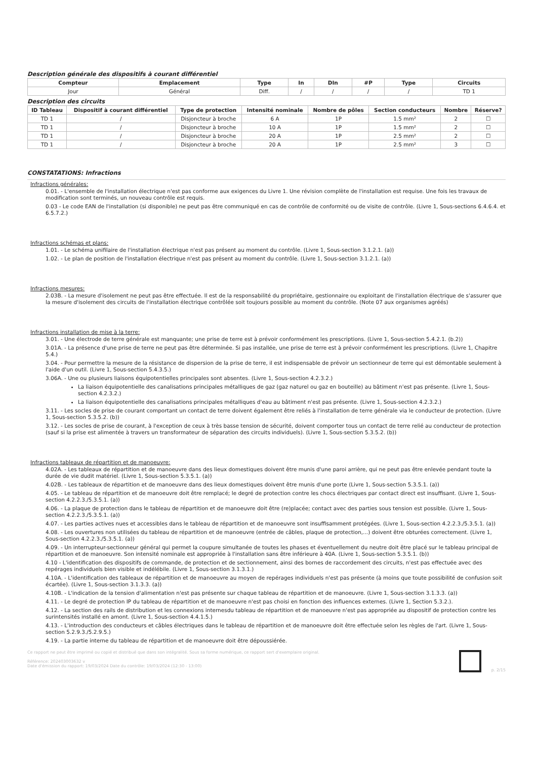Description générale des dispositifs à courant différentiel
| Compteur | Emplacement | Type | In | DIn | #P | Type | Circuits |
| --- | --- | --- | --- | --- | --- | --- | --- |
| Jour | Général | Diff. | / | / | / | / | TD 1 |
Description des circuits
| ID Tableau | Dispositif à courant différentiel | Type de protection | Intensité nominale | Nombre de pôles | Section conducteurs | Nombre | Réserve? |
| --- | --- | --- | --- | --- | --- | --- | --- |
| TD 1 | / | Disjoncteur à broche | 6 A | 1P | 1.5 mm² | 2 | ☐ |
| TD 1 | / | Disjoncteur à broche | 10 A | 1P | 1.5 mm² | 2 | ☐ |
| TD 1 | / | Disjoncteur à broche | 20 A | 1P | 2.5 mm² | 2 | ☐ |
| TD 1 | / | Disjoncteur à broche | 20 A | 1P | 2.5 mm² | 3 | ☐ |
CONSTATATIONS: Infractions
Infractions générales:
0.01. - L'ensemble de l'installation électrique n'est pas conforme aux exigences du Livre 1. Une révision complète de l'installation est requise. Une fois les travaux de modification sont terminés, un nouveau contrôle est requis.
0.03 - Le code EAN de l'installation (si disponible) ne peut pas être communiqué en cas de contrôle de conformité ou de visite de contrôle. (Livre 1, Sous-sections 6.4.6.4. et 6.5.7.2.)
Infractions schémas et plans:
1.01. - Le schéma unifilaire de l'installation électrique n'est pas présent au moment du contrôle. (Livre 1, Sous-section 3.1.2.1. (a))
1.02. - Le plan de position de l'installation électrique n'est pas présent au moment du contrôle. (Livre 1, Sous-section 3.1.2.1. (a))
Infractions mesures:
2.03B. - La mesure d'isolement ne peut pas être effectuée. Il est de la responsabilité du propriétaire, gestionnaire ou exploitant de l'installation électrique de s'assurer que la mesure d'isolement des circuits de l'installation électrique contrôlée soit toujours possible au moment du contrôle. (Note 07 aux organismes agréés)
Infractions installation de mise à la terre:
3.01. - Une électrode de terre générale est manquante; une prise de terre est à prévoir conformément les prescriptions. (Livre 1, Sous-section 5.4.2.1. (b.2))
3.01A. - La présence d'une prise de terre ne peut pas être déterminée. Si pas installée, une prise de terre est à prévoir conformément les prescriptions. (Livre 1, Chapitre 5.4.)
3.04. - Pour permettre la mesure de la résistance de dispersion de la prise de terre, il est indispensable de prévoir un sectionneur de terre qui est démontable seulement à l'aide d'un outil. (Livre 1, Sous-section 5.4.3.5.)
3.06A. - Une ou plusieurs liaisons équipotentielles principales sont absentes. (Livre 1, Sous-section 4.2.3.2.)
La liaison équipotentielle des canalisations principales métalliques de gaz (gaz naturel ou gaz en bouteille) au bâtiment n'est pas présente. (Livre 1, Sous-section 4.2.3.2.)
La liaison équipotentielle des canalisations principales métalliques d'eau au bâtiment n'est pas présente. (Livre 1, Sous-section 4.2.3.2.)
3.11. - Les socles de prise de courant comportant un contact de terre doivent également être reliés à l'installation de terre générale via le conducteur de protection. (Livre 1, Sous-section 5.3.5.2. (b))
3.12. - Les socles de prise de courant, à l'exception de ceux à très basse tension de sécurité, doivent comporter tous un contact de terre relié au conducteur de protection (sauf si la prise est alimentée à travers un transformateur de séparation des circuits individuels). (Livre 1, Sous-section 5.3.5.2. (b))
Infractions tableaux de répartition et de manoeuvre:
4.02A. - Les tableaux de répartition et de manoeuvre dans des lieux domestiques doivent être munis d'une paroi arrière, qui ne peut pas être enlevée pendant toute la durée de vie dudit matériel. (Livre 1, Sous-section 5.3.5.1. (a))
4.02B. - Les tableaux de répartition et de manoeuvre dans des lieux domestiques doivent être munis d'une porte (Livre 1, Sous-section 5.3.5.1. (a))
4.05. - Le tableau de répartition et de manoeuvre doit être remplacé; le degré de protection contre les chocs électriques par contact direct est insuffisant. (Livre 1, Sous-section 4.2.2.3./5.3.5.1. (a))
4.06. - La plaque de protection dans le tableau de répartition et de manoeuvre doit être (re)placée; contact avec des parties sous tension est possible. (Livre 1, Sous-section 4.2.2.3./5.3.5.1. (a))
4.07. - Les parties actives nues et accessibles dans le tableau de répartition et de manoeuvre sont insuffisamment protégées. (Livre 1, Sous-section 4.2.2.3./5.3.5.1. (a))
4.08. - Les ouvertures non utilisées du tableau de répartition et de manoeuvre (entrée de câbles, plaque de protection,...) doivent être obturées correctement. (Livre 1, Sous-section 4.2.2.3./5.3.5.1. (a))
4.09. - Un interrupteur-sectionneur général qui permet la coupure simultanée de toutes les phases et éventuellement du neutre doit être placé sur le tableau principal de répartition et de manoeuvre. Son intensité nominale est appropriée à l'installation sans être inférieure à 40A. (Livre 1, Sous-section 5.3.5.1. (b))
4.10 - L'identification des dispositifs de commande, de protection et de sectionnement, ainsi des bornes de raccordement des circuits, n'est pas effectuée avec des repérages individuels bien visible et indélébile. (Livre 1, Sous-section 3.1.3.1.)
4.10A. - L'identification des tableaux de répartition et de manoeuvre au moyen de repérages individuels n'est pas présente (à moins que toute possibilité de confusion soit écartée). (Livre 1, Sous-section 3.1.3.3. (a))
4.10B. - L'indication de la tension d'alimentation n'est pas présente sur chaque tableau de répartition et de manoeuvre. (Livre 1, Sous-section 3.1.3.3. (a))
4.11. - Le degré de protection IP du tableau de répartition et de manoeuvre n'est pas choisi en fonction des influences externes. (Livre 1, Section 5.3.2.).
4.12. - La section des rails de distribution et les connexions internesdu tableau de répartition et de manoeuvre n'est pas appropriée au dispositif de protection contre les surintensités installé en amont. (Livre 1, Sous-section 4.4.1.5.)
4.13. - L'introduction des conducteurs et câbles électriques dans le tableau de répartition et de manoeuvre doit être effectuée selon les règles de l'art. (Livre 1, Sous-section 5.2.9.3./5.2.9.5.)
4.19. - La partie interne du tableau de répartition et de manoeuvre doit être dépoussiérée.
Ce rapport ne peut être imprimé ou copié et distribué que dans son intégralité. Sous sa forme numérique, ce rapport sert d'exemplaire original.
Référence: 202403003632 v
Date d'émission du rapport: 19/03/2024 Date du contrôle: 19/03/2024 (12:30 - 13:00)
p. 2/15